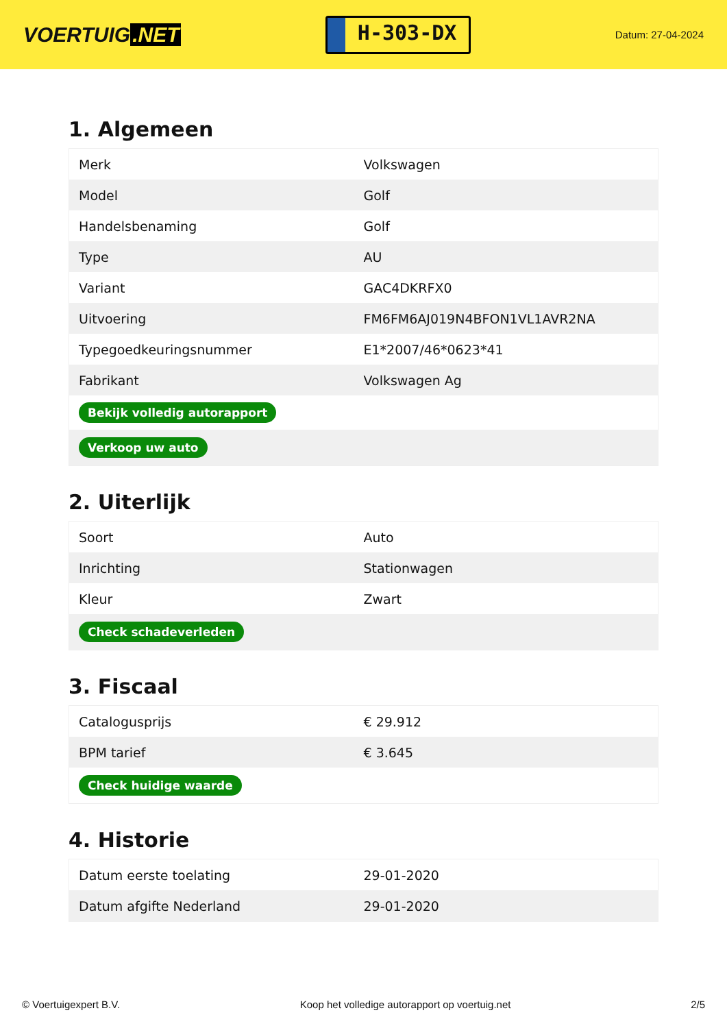VOERTUIG.NET
H-303-DX
Datum: 27-04-2024
1. Algemeen
| Merk | Volkswagen |
| Model | Golf |
| Handelsbenaming | Golf |
| Type | AU |
| Variant | GAC4DKRFX0 |
| Uitvoering | FM6FM6AJ019N4BFON1VL1AVR2NA |
| Typegoedkeuringsnummer | E1*2007/46*0623*41 |
| Fabrikant | Volkswagen Ag |
| Bekijk volledig autorapport | |
| Verkoop uw auto | |
2. Uiterlijk
| Soort | Auto |
| Inrichting | Stationwagen |
| Kleur | Zwart |
| Check schadeverleden | |
3. Fiscaal
| Catalogusprijs | € 29.912 |
| BPM tarief | € 3.645 |
| Check huidige waarde | |
4. Historie
| Datum eerste toelating | 29-01-2020 |
| Datum afgifte Nederland | 29-01-2020 |
© Voertuigexpert B.V. Koop het volledige autorapport op voertuig.net 2/5